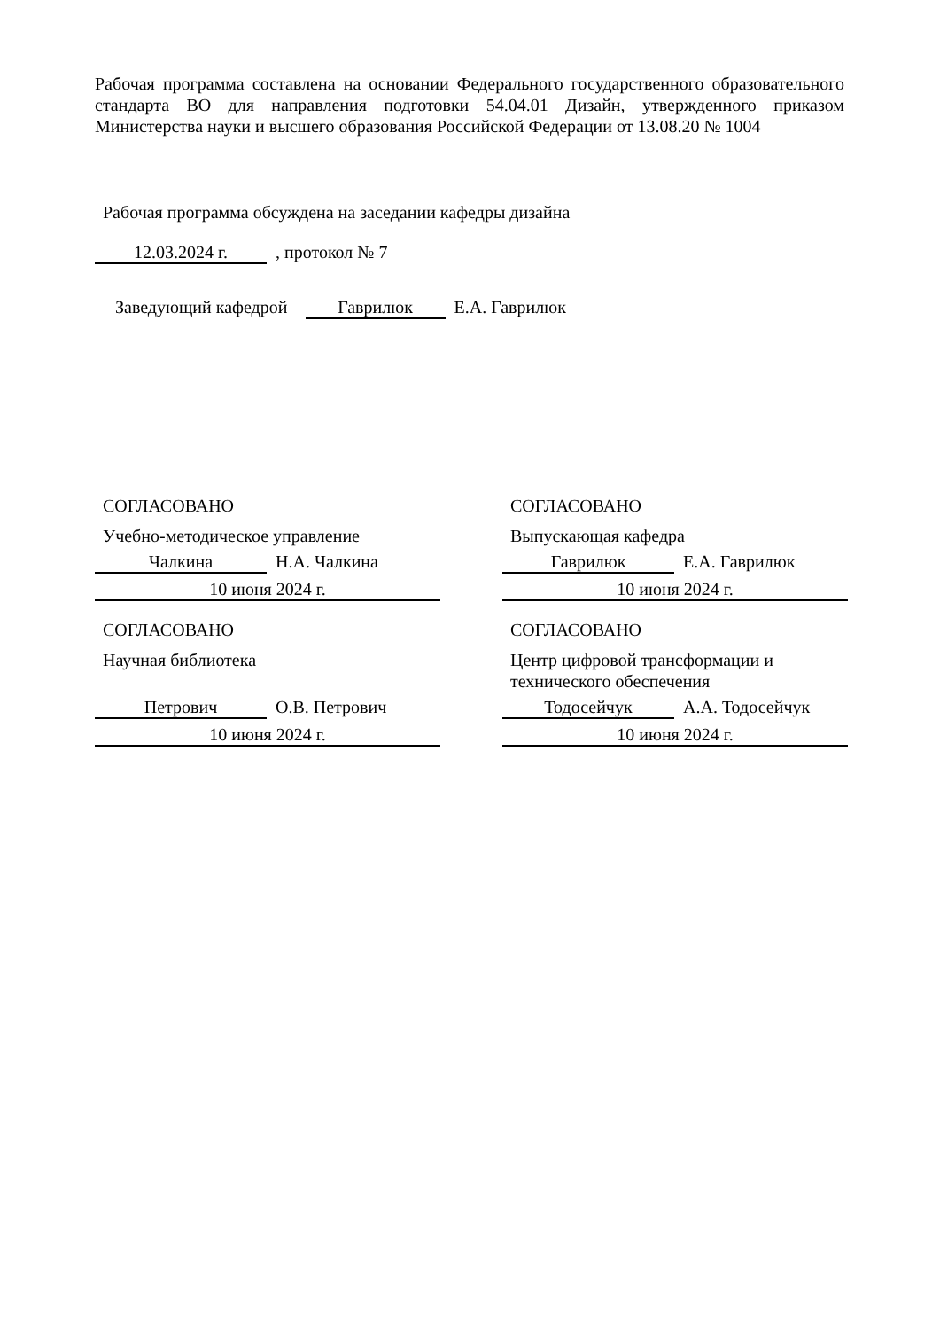Рабочая программа составлена на основании Федерального государственного образовательного стандарта ВО для направления подготовки 54.04.01 Дизайн, утвержденного приказом Министерства науки и высшего образования Российской Федерации от 13.08.20 № 1004
Рабочая программа обсуждена на заседании кафедры дизайна
12.03.2024 г. , протокол № 7
Заведующий кафедрой Гаврилюк Е.А. Гаврилюк
СОГЛАСОВАНО
Учебно-методическое управление
Чалкина Н.А. Чалкина
10 июня 2024 г.
СОГЛАСОВАНО
Выпускающая кафедра
Гаврилюк Е.А. Гаврилюк
10 июня 2024 г.
СОГЛАСОВАНО
Научная библиотека
Петрович О.В. Петрович
10 июня 2024 г.
СОГЛАСОВАНО
Центр цифровой трансформации и технического обеспечения
Тодосейчук А.А. Тодосейчук
10 июня 2024 г.